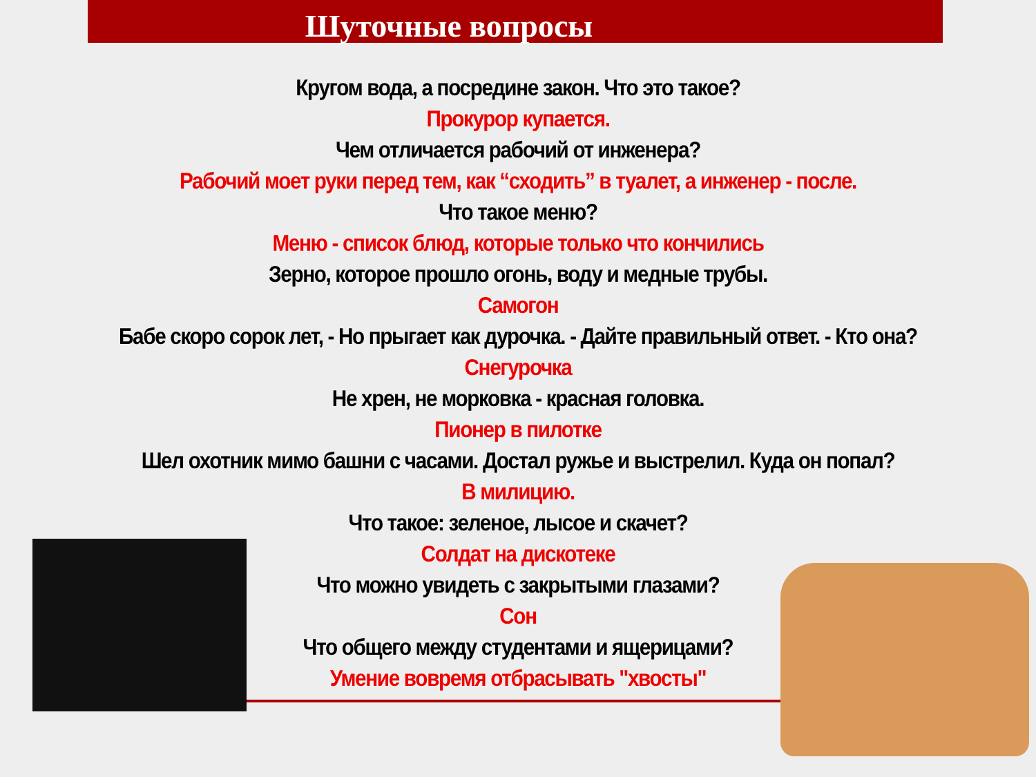Шуточные вопросы
Кругом вода, а посредине закон. Что это такое?
Прокурор купается.
Чем отличается рабочий от инженера?
Рабочий моет руки перед тем, как “сходить” в туалет, а инженер - после.
Что такое меню?
Меню - список блюд, которые только что кончились
Зерно, которое прошло огонь, воду и медные трубы.
Самогон
Бабе скоро сорок лет, - Но прыгает как дурочка. - Дайте правильный ответ. - Кто она?
Снегурочка
Не хрен, не морковка - красная головка.
Пионер в пилотке
Шел охотник мимо башни с часами. Достал ружье и выстрелил. Куда он попал?
В милицию.
Что такое: зеленое, лысое и скачет?
Солдат на дискотеке
Что можно увидеть с закрытыми глазами?
Сон
Что общего между студентами и ящерицами?
Умение вовремя отбрасывать "хвосты"